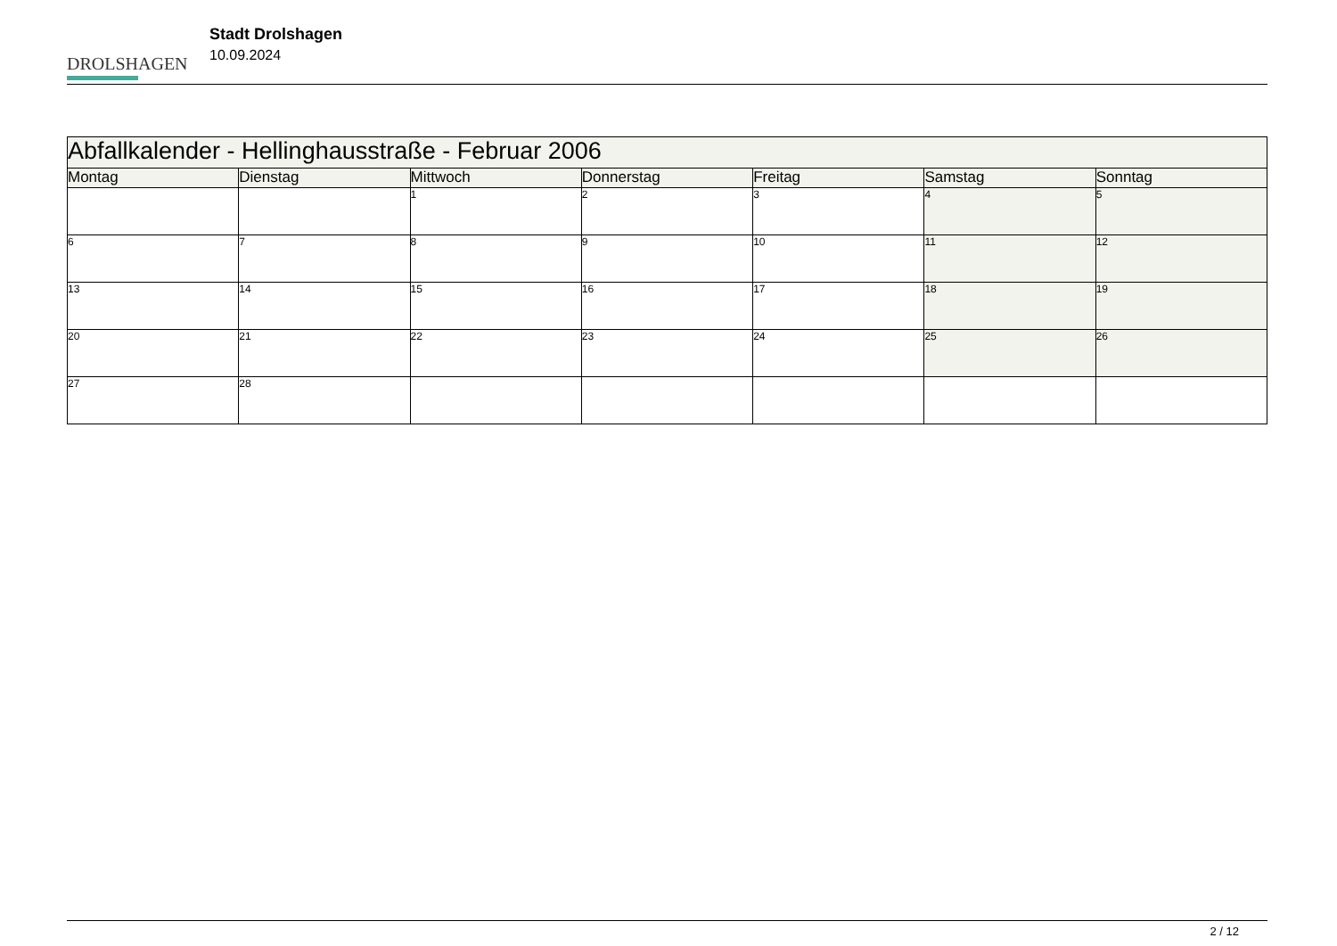DROLSHAGEN
Stadt Drolshagen
10.09.2024
| Abfallkalender - Hellinghausstraße - Februar 2006 | | | | | | |
| --- | --- | --- | --- | --- | --- | --- |
| Montag | Dienstag | Mittwoch | Donnerstag | Freitag | Samstag | Sonntag |
| | | 1 | 2 | 3 | 4 | 5 |
| 6 | 7 | 8 | 9 | 10 | 11 | 12 |
| 13 | 14 | 15 | 16 | 17 | 18 | 19 |
| 20 | 21 | 22 | 23 | 24 | 25 | 26 |
| 27 | 28 | | | | | |
2 / 12